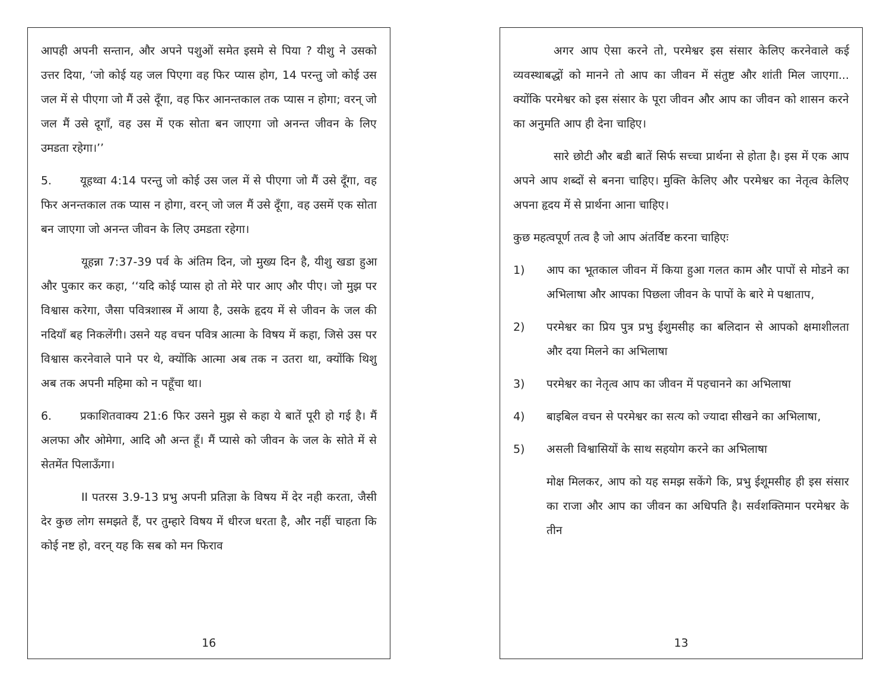आपही अपनी सन्तान, और अपने पशुओं समेत इसमे से पिया ? यीशु ने उसको उत्तर दिया, ‘जो कोई यह जल पिएगा वह फिर प्यास होग, 14 परन्तु जो कोई उस जल में से पीएगा जो मैं उसे दूँगा, वह फिर आनन्तकाल तक प्यास न होगा; वरन् जो जल मैं उसे दूगाँ, वह उस में एक सोता बन जाएगा जो अनन्त जीवन के लिए उमडता रहेगा।’’
5. यूहथ्वा 4:14 परन्तु जो कोई उस जल में से पीएगा जो मैं उसे दूँगा, वह फिर अनन्तकाल तक प्यास न होगा, वरन् जो जल मैं उसे दूँगा, वह उसमें एक सोता बन जाएगा जो अनन्त जीवन के लिए उमडता रहेगा।
यूहन्ना 7:37-39 पर्व के अंतिम दिन, जो मुख्य दिन है, यीशु खडा हुआ और पुकार कर कहा, ‘‘यदि कोई प्यास हो तो मेरे पार आए और पीए। जो मुझ पर विश्वास करेगा, जैसा पवित्रशास्त्र में आया है, उसके हृदय में से जीवन के जल की नदियाँ बह निकलेंगी। उसने यह वचन पवित्र आत्मा के विषय में कहा, जिसे उस पर विश्वास करनेवाले पाने पर थे, क्योंकि आत्मा अब तक न उतरा था, क्योंकि थिशु अब तक अपनी महिमा को न पहूँचा था।
6. प्रकाशितवाक्य 21:6 फिर उसने मुझ से कहा ये बातें पूरी हो गई है। मैं अलफा और ओमेगा, आदि औ अन्त हूँ। मैं प्यासे को जीवन के जल के सोते में से सेतमेंत पिलाऊँगा।
II पतरस 3.9-13 प्रभु अपनी प्रतिज्ञा के विषय में देर नही करता, जैसी देर कुछ लोग समझते हैं, पर तुम्हारे विषय में धीरज धरता है, और नहीं चाहता कि कोई नष्ट हो, वरन् यह कि सब को मन फिराव
16
अगर आप ऐसा करने तो, परमेश्वर इस संसार केलिए करनेवाले कई व्यवस्थाबद्धों को मानने तो आप का जीवन में संतुष्ट और शांती मिल जाएगा... क्योंकि परमेश्वर को इस संसार के पूरा जीवन और आप का जीवन को शासन करने का अनुमति आप ही देना चाहिए।
सारे छोटी और बडी बातें सिर्फ सच्चा प्रार्थना से होता है। इस में एक आप अपने आप शब्दों से बनना चाहिए। मुक्ति केलिए और परमेश्वर का नेतृत्व केलिए अपना हृदय में से प्रार्थना आना चाहिए।
कुछ महत्वपूर्ण तत्व है जो आप अंतर्विष्ट करना चाहिएः
1) आप का भूतकाल जीवन में किया हुआ गलत काम और पापों से मोडने का अभिलाषा और आपका पिछला जीवन के पापों के बारे मे पश्चाताप,
2) परमेश्वर का प्रिय पुत्र प्रभु ईशुमसीह का बलिदान से आपको क्षमाशीलता और दया मिलने का अभिलाषा
3) परमेश्वर का नेतृत्व आप का जीवन में पहचानने का अभिलाषा
4) बाइबिल वचन से परमेश्वर का सत्य को ज्यादा सीखने का अभिलाषा,
5) असली विश्वासियों के साथ सहयोग करने का अभिलाषा
मोक्ष मिलकर, आप को यह समझ सकेंगे कि, प्रभु ईशूमसीह ही इस संसार का राजा और आप का जीवन का अधिपति है। सर्वशक्तिमान परमेश्वर के तीन
13